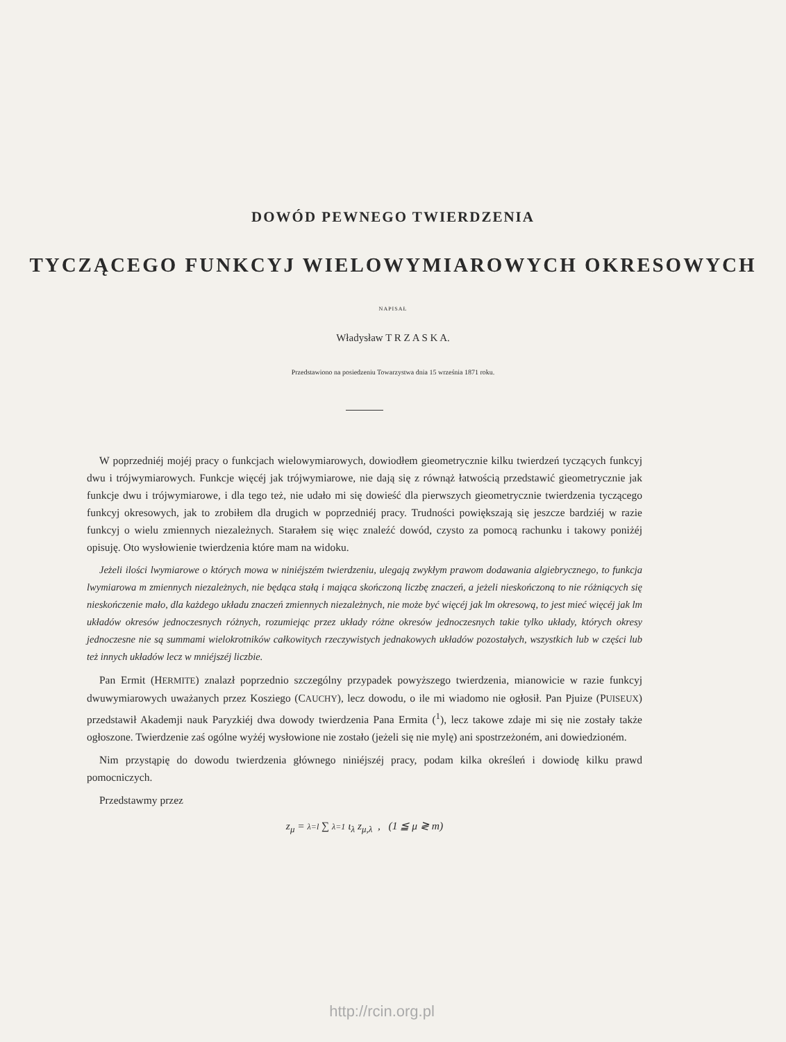DOWÓD PEWNEGO TWIERDZENIA
TYCZĄCEGO FUNKCYJ WIELOWYMIAROWYCH OKRESOWYCH
NAPISAŁ
Władysław T R Z A S K A.
Przedstawiono na posiedzeniu Towarzystwa dnia 15 września 1871 roku.
W poprzedniéj mojéj pracy o funkcjach wielowymiarowych, dowiodłem gieometrycznie kilku twierdzeń tyczących funkcyj dwu i trójwymiarowych. Funkcje więcéj jak trójwymiarowe, nie dają się z równąż łatwością przedstawić gieometrycznie jak funkcje dwu i trójwymiarowe, i dla tego też, nie udało mi się dowieść dla pierwszych gieometrycznie twierdzenia tyczącego funkcyj okresowych, jak to zrobiłem dla drugich w poprzedniéj pracy. Trudności powiększają się jeszcze bardziéj w razie funkcyj o wielu zmiennych niezależnych. Starałem się więc znaleźć dowód, czysto za pomocą rachunku i takowy poniżéj opisuję. Oto wysłowienie twierdzenia które mam na widoku.
Jeżeli ilości lwymiarowe o których mowa w niniéjszém twierdzeniu, ulegają zwykłym prawom dodawania algiebrycznego, to funkcja lwymiarowa m zmiennych niezależnych, nie będąca stałą i mająca skończoną liczbę znaczeń, a jeżeli nieskończoną to nie różniących się nieskończenie mało, dla każdego układu znaczeń zmiennych niezależnych, nie może być więcéj jak lm okresową, to jest mieć więcéj jak lm układów okresów jednoczesnych różnych, rozumiejąc przez układy różne okresów jednoczesnych takie tylko układy, których okresy jednoczesne nie są summami wielokrotników całkowitych rzeczywistych jednakowych układów pozostałych, wszystkich lub w części lub też innych układów lecz w mniéjszéj liczbie.
Pan Ermit (HERMITE) znalazł poprzednio szczególny przypadek powyższego twierdzenia, mianowicie w razie funkcyj dwuwymiarowych uważanych przez Kosziego (CAUCHY), lecz dowodu, o ile mi wiadomo nie ogłosił. Pan Pjuize (PUISEUX) przedstawił Akademji nauk Paryzkiéj dwa dowody twierdzenia Pana Ermita (<sup>1</sup>), lecz takowe zdaje mi się nie zostały także ogłoszone. Twierdzenie zaś ogólne wyżéj wysłowione nie zostało (jeżeli się nie mylę) ani spostrzeżoném, ani dowiedzioném.
Nim przystąpię do dowodu twierdzenia głównego niniéjszéj pracy, podam kilka określeń i dowiodę kilku prawd pomocniczych.
Przedstawmy przez
z<sub>μ</sub> = λ=l ∑ λ=1 ι<sub>λ</sub> z<sub>μ,λ</sub> , (1 ≦ μ ≷ m)
http://rcin.org.pl